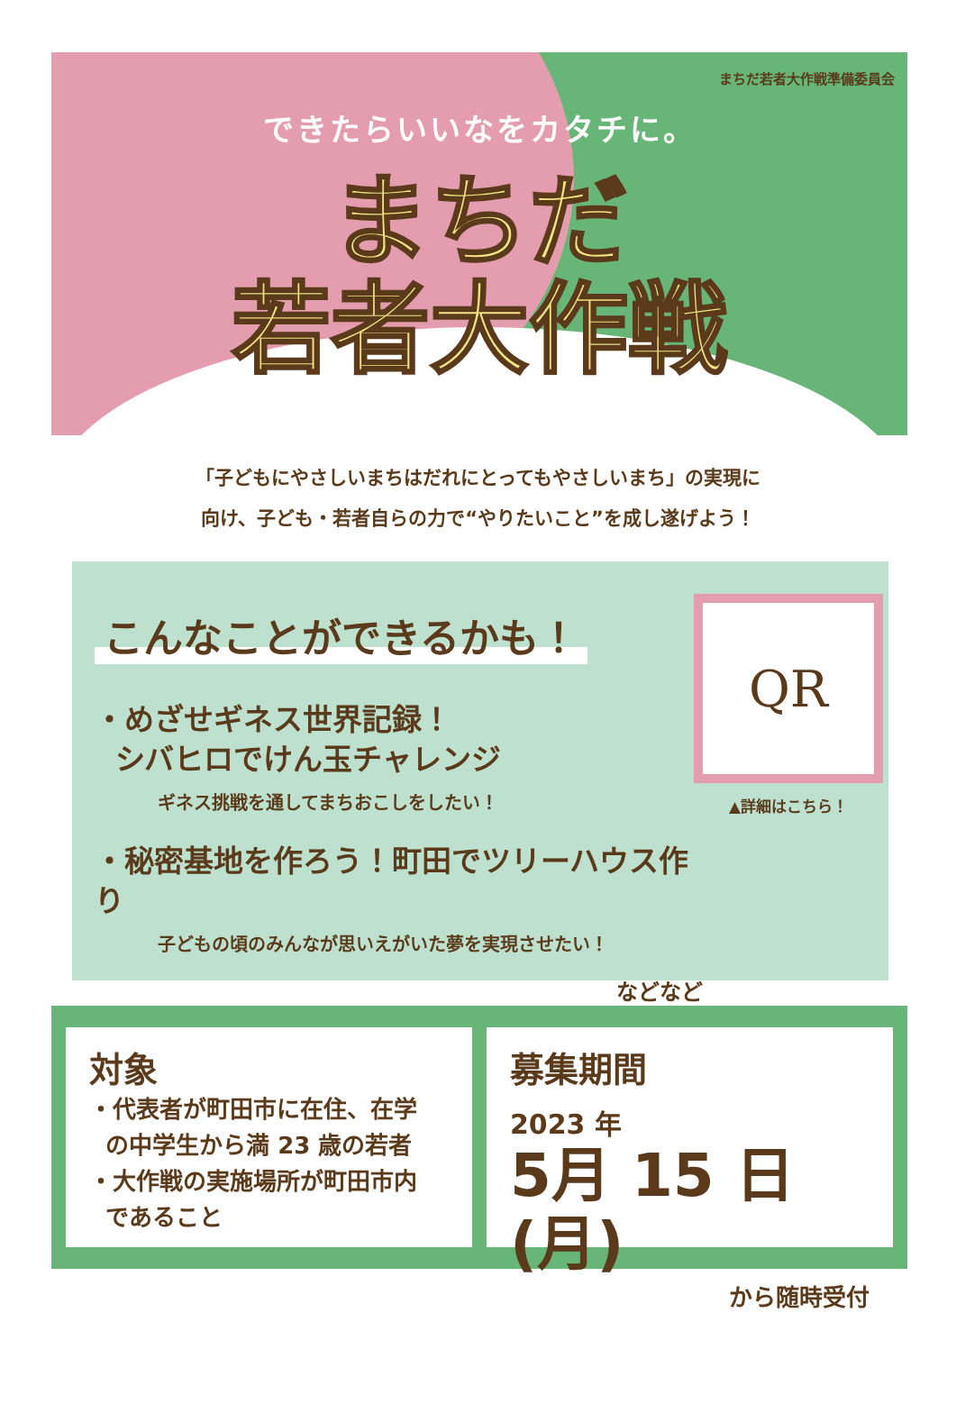まちだ若者大作戦準備委員会
できたらいいなをカタチに。
まちだ
若者大作戦
「子どもにやさしいまちはだれにとってもやさしいまち」の実現に
向け、子ども・若者自らの力で“やりたいこと”を成し遂げよう！
こんなことができるかも！
・めざせギネス世界記録！
シバヒロでけん玉チャレンジ
ギネス挑戦を通してまちおこしをしたい！
・秘密基地を作ろう！町田でツリーハウス作り
子どもの頃のみんなが思いえがいた夢を実現させたい！
などなど
QR
▲詳細はこちら！
対象
・代表者が町田市に在住、在学
の中学生から満 23 歳の若者
・大作戦の実施場所が町田市内
であること
募集期間
2023 年
5月 15 日 (月)
から随時受付